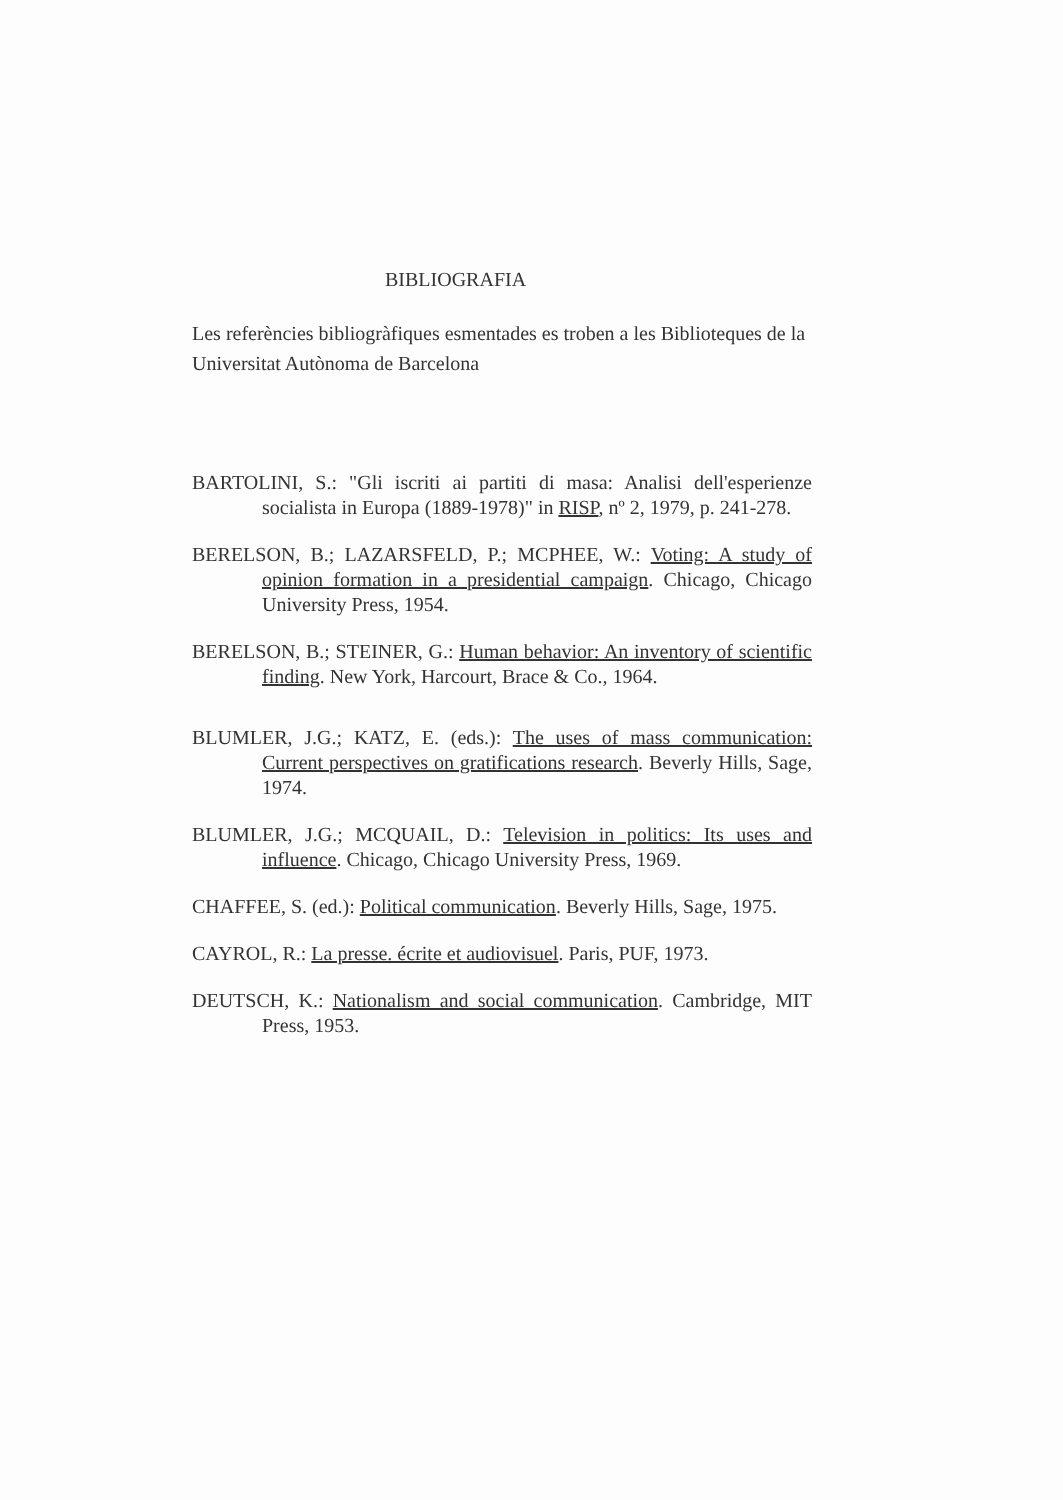BIBLIOGRAFIA
Les referències bibliogràfiques esmentades es troben a les Biblioteques de la Universitat Autònoma de Barcelona
BARTOLINI, S.: "Gli iscriti ai partiti di masa: Analisi dell'esperienze socialista in Europa (1889-1978)" in RISP, nº 2, 1979, p. 241-278.
BERELSON, B.; LAZARSFELD, P.; MCPHEE, W.: Voting: A study of opinion formation in a presidential campaign. Chicago, Chicago University Press, 1954.
BERELSON, B.; STEINER, G.: Human behavior: An inventory of scientific finding. New York, Harcourt, Brace & Co., 1964.
BLUMLER, J.G.; KATZ, E. (eds.): The uses of mass communication: Current perspectives on gratifications research. Beverly Hills, Sage, 1974.
BLUMLER, J.G.; MCQUAIL, D.: Television in politics: Its uses and influence. Chicago, Chicago University Press, 1969.
CHAFFEE, S. (ed.): Political communication. Beverly Hills, Sage, 1975.
CAYROL, R.: La presse. écrite et audiovisuel. Paris, PUF, 1973.
DEUTSCH, K.: Nationalism and social communication. Cambridge, MIT Press, 1953.